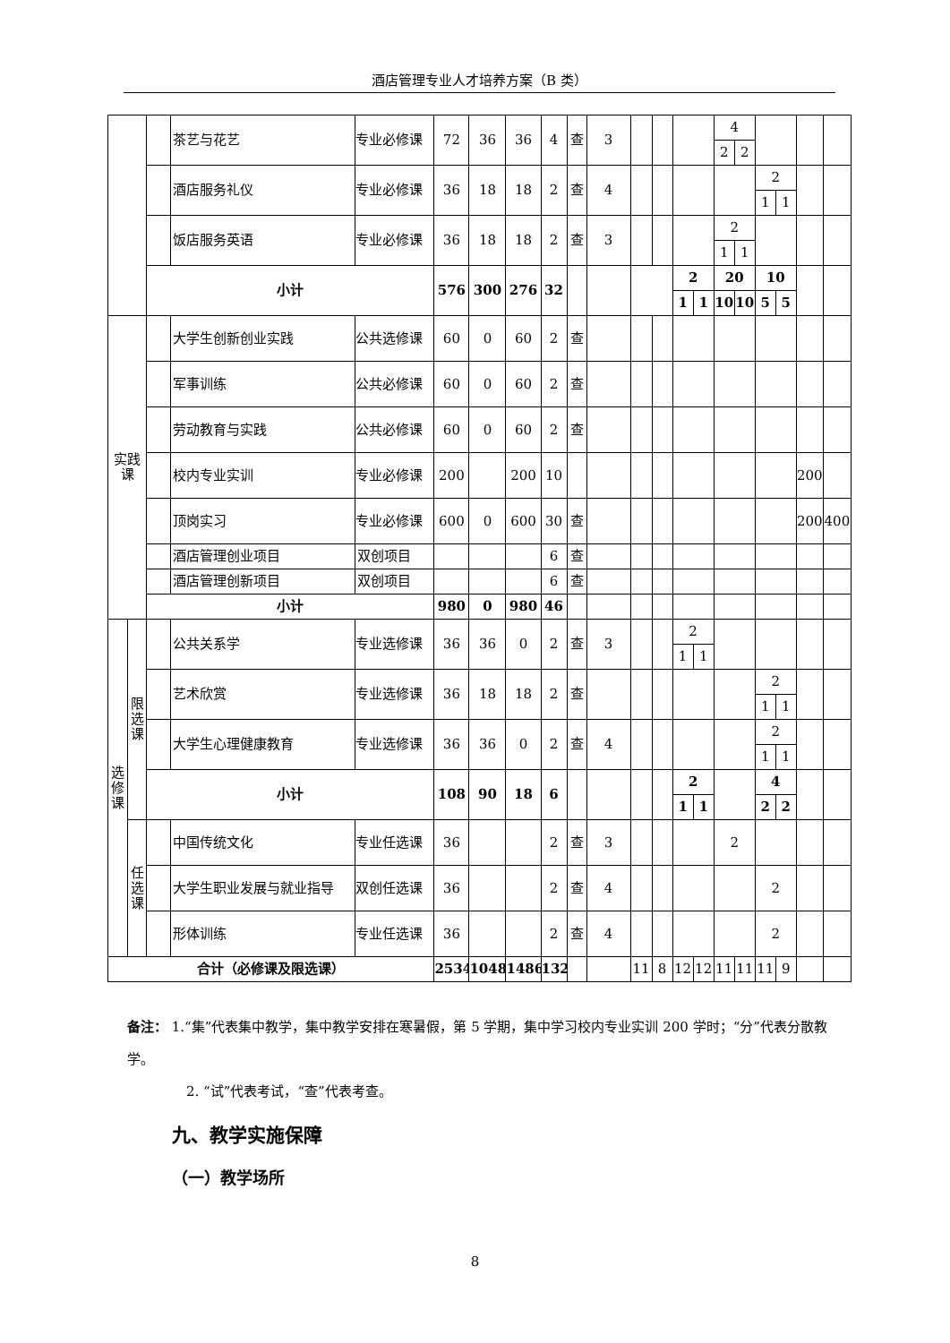酒店管理专业人才培养方案（B 类）
| | | | 茶艺与花艺 | 专业必修课 | 72 | 36 | 36 | 4 | 查 | 3 | | | | | 4 | | | | | |
| | | | | | | | | | | | | | | | 2 | 2 | | | | |
| | | | 酒店服务礼仪 | 专业必修课 | 36 | 18 | 18 | 2 | 查 | 4 | | | | | | | 2 | | | |
| | | | | | | | | | | | | | | | | | 1 | 1 | | |
| | | | 饭店服务英语 | 专业必修课 | 36 | 18 | 18 | 2 | 查 | 3 | | | | | 2 | | | | | |
| | | | | | | | | | | | | | | | 1 | 1 | | | | |
| | | 小计 | | | 576 | 300 | 276 | 32 | | | | | 2 | | 20 | | 10 | | | |
| | | | | | | | | | | | | | 1 | 1 | 10 | 10 | 5 | 5 | | |
| 实践课 | | | 大学生创新创业实践 | 公共选修课 | 60 | 0 | 60 | 2 | 查 | | | | | | | | | | | |
| | | | 军事训练 | 公共必修课 | 60 | 0 | 60 | 2 | 查 | | | | | | | | | | | |
| | | | 劳动教育与实践 | 公共必修课 | 60 | 0 | 60 | 2 | 查 | | | | | | | | | | | |
| | | | 校内专业实训 | 专业必修课 | 200 | | 200 | 10 | | | | | | | | | | | 200 | |
| | | | 顶岗实习 | 专业必修课 | 600 | 0 | 600 | 30 | 查 | | | | | | | | | | 200 | 400 |
| | | | 酒店管理创业项目 | 双创项目 | | | | 6 | 查 | | | | | | | | | | | |
| | | | 酒店管理创新项目 | 双创项目 | | | | 6 | 查 | | | | | | | | | | | |
| | | 小计 | | | 980 | 0 | 980 | 46 | | | | | | | | | | | | |
| 选修课 | 限选课 | | 公共关系学 | 专业选修课 | 36 | 36 | 0 | 2 | 查 | 3 | | | 2 | | | | | | | |
| | | | | | | | | | | | | | 1 | 1 | | | | | | |
| | | | 艺术欣赏 | 专业选修课 | 36 | 18 | 18 | 2 | 查 | | | | | | | | 2 | | | |
| | | | | | | | | | | | | | | | | | 1 | 1 | | |
| | | | 大学生心理健康教育 | 专业选修课 | 36 | 36 | 0 | 2 | 查 | 4 | | | | | | | 2 | | | |
| | | | | | | | | | | | | | | | | | 1 | 1 | | |
| | | 小计 | | | 108 | 90 | 18 | 6 | | | | | 2 | | | | 4 | | | |
| | | | | | | | | | | | | | 1 | 1 | | | 2 | 2 | | |
| | 任选课 | | 中国传统文化 | 专业任选课 | 36 | | | 2 | 查 | 3 | | | | | 2 | | | | | |
| | | | 大学生职业发展与就业指导 | 双创任选课 | 36 | | | 2 | 查 | 4 | | | | | | | 2 | | | |
| | | | 形体训练 | 专业任选课 | 36 | | | 2 | 查 | 4 | | | | | | | 2 | | | |
| 合计（必修课及限选课） | | | | | 2534 | 1048 | 1486 | 132 | | | 11 | 8 | 12 | 12 | 11 | 11 | 11 | 9 | | |
备注： 1.“集”代表集中教学，集中教学安排在寒暑假，第 5 学期，集中学习校内专业实训 200 学时；“分”代表分散教学。
2. “试”代表考试，“查”代表考查。
九、教学实施保障
（一）教学场所
8